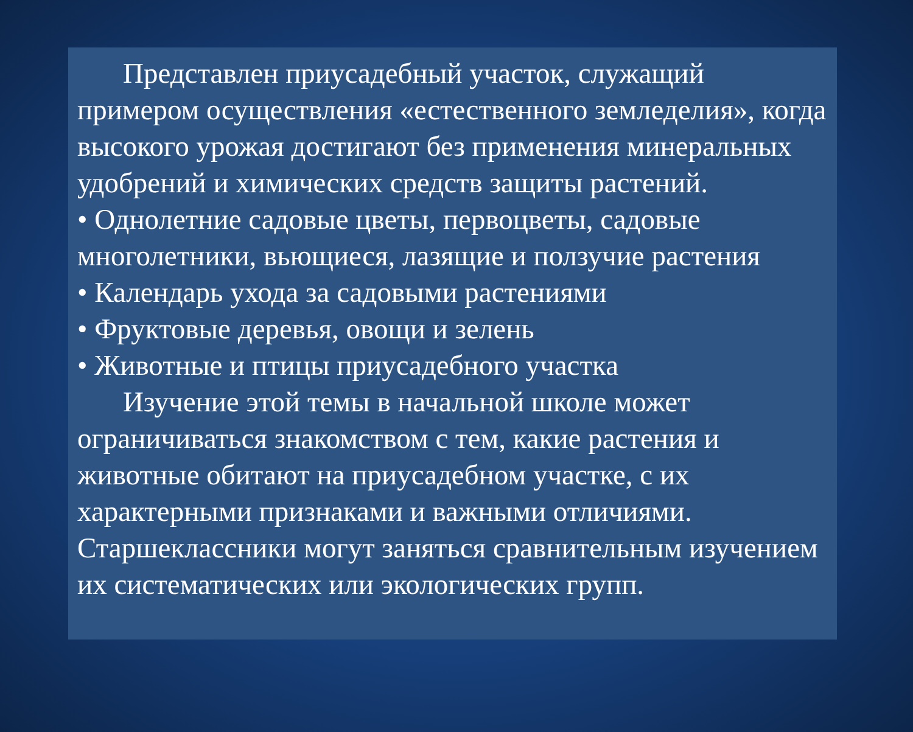Представлен приусадебный участок, служащий примером осуществления «естественного земледелия», когда высокого урожая достигают без применения минеральных удобрений и химических средств защиты растений.
• Однолетние садовые цветы, первоцветы, садовые многолетники, вьющиеся, лазящие и ползучие растения
• Календарь ухода за садовыми растениями
• Фруктовые деревья, овощи и зелень
• Животные и птицы приусадебного участка
Изучение этой темы в начальной школе может ограничиваться знакомством с тем, какие растения и животные обитают на приусадебном участке, с их характерными признаками и важными отличиями. Старшеклассники могут заняться сравнительным изучением их систематических или экологических групп.